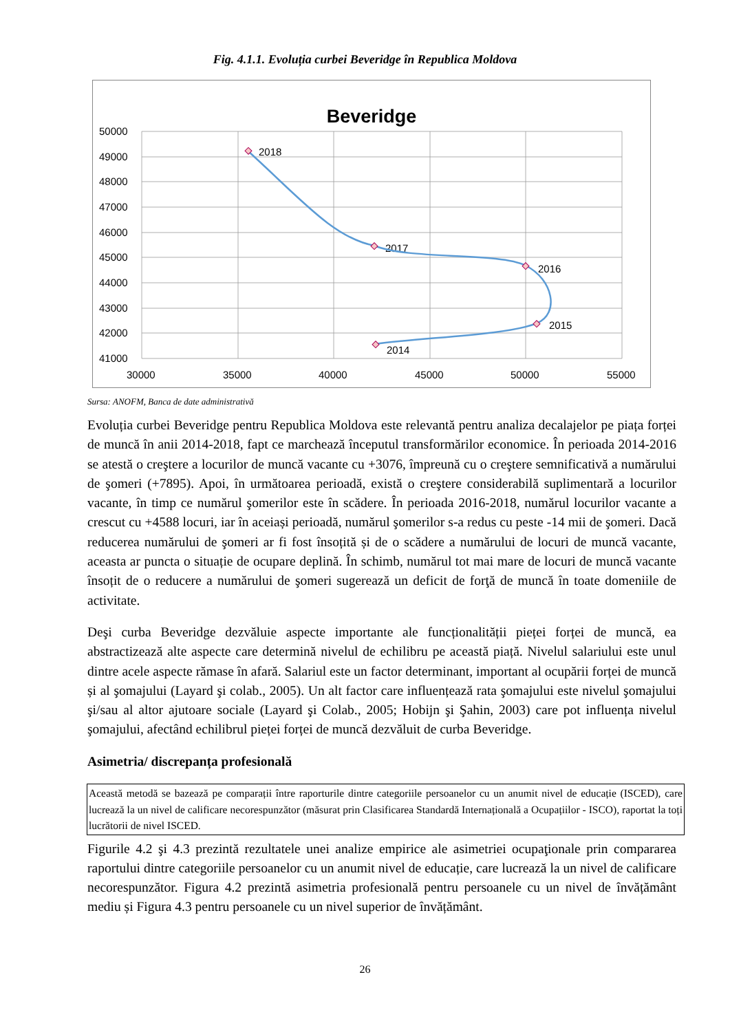Fig. 4.1.1. Evoluția curbei Beveridge în Republica Moldova
Beveridge
50000
49000
48000
47000
46000
45000
44000
43000
42000
41000
30000
35000
40000
45000
50000
55000
2018
2017
2016
2015
2014
Sursa: ANOFM, Banca de date administrativă
Evoluția curbei Beveridge pentru Republica Moldova este relevantă pentru analiza decalajelor pe piața forței de muncă în anii 2014-2018, fapt ce marchează începutul transformărilor economice. În perioada 2014-2016 se atestă o creştere a locurilor de muncă vacante cu +3076, împreună cu o creştere semnificativă a numărului de şomeri (+7895). Apoi, în următoarea perioadă, există o creştere considerabilă suplimentară a locurilor vacante, în timp ce numărul şomerilor este în scădere. În perioada 2016-2018, numărul locurilor vacante a crescut cu +4588 locuri, iar în aceiași perioadă, numărul şomerilor s-a redus cu peste -14 mii de şomeri. Dacă reducerea numărului de şomeri ar fi fost însoțită și de o scădere a numărului de locuri de muncă vacante, aceasta ar puncta o situație de ocupare deplină. În schimb, numărul tot mai mare de locuri de muncă vacante însoțit de o reducere a numărului de şomeri sugerează un deficit de forţă de muncă în toate domeniile de activitate.
Deşi curba Beveridge dezvăluie aspecte importante ale funcționalității pieței forței de muncă, ea abstractizează alte aspecte care determină nivelul de echilibru pe această piață. Nivelul salariului este unul dintre acele aspecte rămase în afară. Salariul este un factor determinant, important al ocupării forței de muncă și al şomajului (Layard şi colab., 2005). Un alt factor care influențează rata şomajului este nivelul şomajului şi/sau al altor ajutoare sociale (Layard şi Colab., 2005; Hobijn şi Şahin, 2003) care pot influența nivelul şomajului, afectând echilibrul pieței forței de muncă dezvăluit de curba Beveridge.
Asimetria/ discrepanța profesională
Această metodă se bazează pe comparații între raporturile dintre categoriile persoanelor cu un anumit nivel de educație (ISCED), care lucrează la un nivel de calificare necorespunzător (măsurat prin Clasificarea Standardă Internațională a Ocupațiilor - ISCO), raportat la toți lucrătorii de nivel ISCED.
Figurile 4.2 şi 4.3 prezintă rezultatele unei analize empirice ale asimetriei ocupaţionale prin compararea raportului dintre categoriile persoanelor cu un anumit nivel de educație, care lucrează la un nivel de calificare necorespunzător. Figura 4.2 prezintă asimetria profesională pentru persoanele cu un nivel de învățământ mediu și Figura 4.3 pentru persoanele cu un nivel superior de învățământ.
26